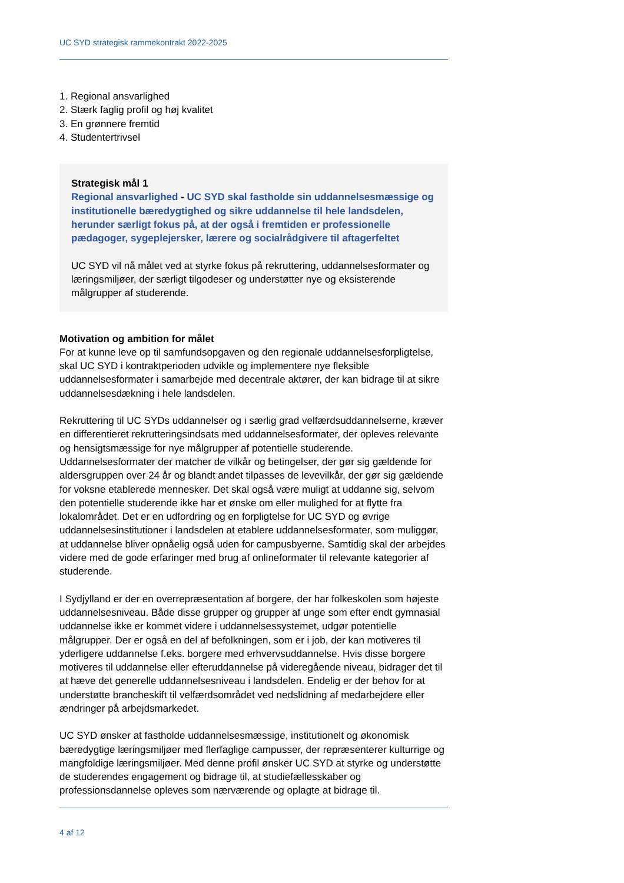UC SYD strategisk rammekontrakt 2022-2025
1. Regional ansvarlighed
2. Stærk faglig profil og høj kvalitet
3. En grønnere fremtid
4. Studentertrivsel
Strategisk mål 1
Regional ansvarlighed - UC SYD skal fastholde sin uddannelsesmæssige og institutionelle bæredygtighed og sikre uddannelse til hele landsdelen, herunder særligt fokus på, at der også i fremtiden er professionelle pædagoger, sygeplejersker, lærere og socialrådgivere til aftagerfeltet
UC SYD vil nå målet ved at styrke fokus på rekruttering, uddannelsesformater og læringsmiljøer, der særligt tilgodeser og understøtter nye og eksisterende målgrupper af studerende.
Motivation og ambition for målet
For at kunne leve op til samfundsopgaven og den regionale uddannelsesforpligtelse, skal UC SYD i kontraktperioden udvikle og implementere nye fleksible uddannelsesformater i samarbejde med decentrale aktører, der kan bidrage til at sikre uddannelsesdækning i hele landsdelen.
Rekruttering til UC SYDs uddannelser og i særlig grad velfærdsuddannelserne, kræver en differentieret rekrutteringsindsats med uddannelsesformater, der opleves relevante og hensigtsmæssige for nye målgrupper af potentielle studerende. Uddannelsesformater der matcher de vilkår og betingelser, der gør sig gældende for aldersgruppen over 24 år og blandt andet tilpasses de levevilkår, der gør sig gældende for voksne etablerede mennesker. Det skal også være muligt at uddanne sig, selvom den potentielle studerende ikke har et ønske om eller mulighed for at flytte fra lokalområdet. Det er en udfordring og en forpligtelse for UC SYD og øvrige uddannelsesinstitutioner i landsdelen at etablere uddannelsesformater, som muliggør, at uddannelse bliver opnåelig også uden for campusbyerne. Samtidig skal der arbejdes videre med de gode erfaringer med brug af onlineformater til relevante kategorier af studerende.
I Sydjylland er der en overrepræsentation af borgere, der har folkeskolen som højeste uddannelsesniveau. Både disse grupper og grupper af unge som efter endt gymnasial uddannelse ikke er kommet videre i uddannelsessystemet, udgør potentielle målgrupper. Der er også en del af befolkningen, som er i job, der kan motiveres til yderligere uddannelse f.eks. borgere med erhvervsuddannelse. Hvis disse borgere motiveres til uddannelse eller efteruddannelse på videregående niveau, bidrager det til at hæve det generelle uddannelsesniveau i landsdelen. Endelig er der behov for at understøtte brancheskift til velfærdsområdet ved nedslidning af medarbejdere eller ændringer på arbejdsmarkedet.
UC SYD ønsker at fastholde uddannelsesmæssige, institutionelt og økonomisk bæredygtige læringsmiljøer med flerfaglige campusser, der repræsenterer kulturrige og mangfoldige læringsmiljøer. Med denne profil ønsker UC SYD at styrke og understøtte de studerendes engagement og bidrage til, at studiefællesskaber og professionsdannelse opleves som nærværende og oplagte at bidrage til.
4 af 12